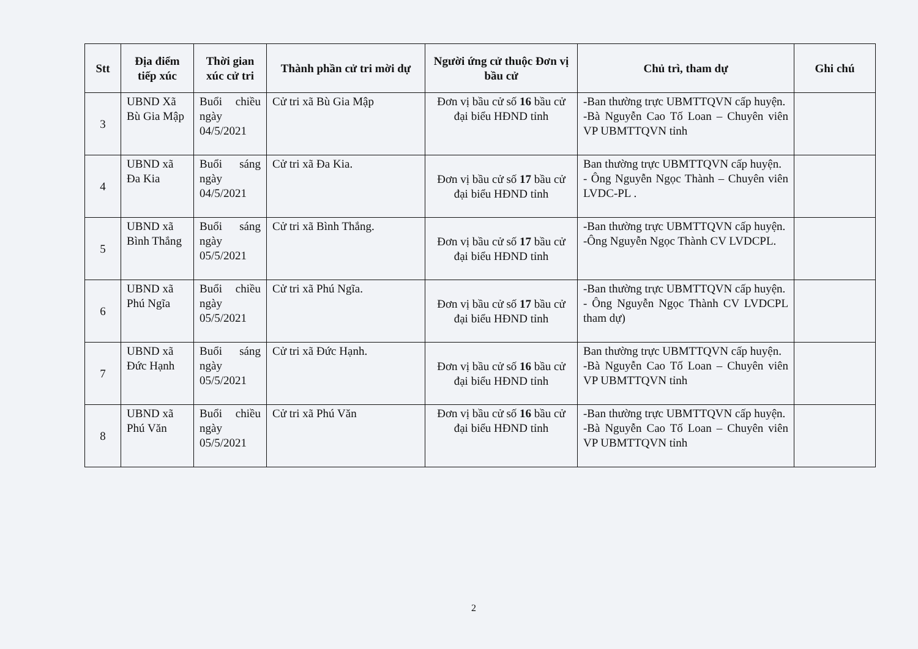| Stt | Địa điểm tiếp xúc | Thời gian xúc cử tri | Thành phần cử tri mời dự | Người ứng cử thuộc Đơn vị bầu cử | Chủ trì, tham dự | Ghi chú |
| --- | --- | --- | --- | --- | --- | --- |
| 3 | UBND Xã Bù Gia Mập | Buổi chiều ngày 04/5/2021 | Cử tri xã Bù Gia Mập | Đơn vị bầu cử số 16 bầu cử đại biểu HĐND tỉnh | -Ban thường trực UBMTTQVN cấp huyện. -Bà Nguyễn Cao Tố Loan – Chuyên viên VP UBMTTQVN tỉnh | |
| 4 | UBND xã Đa Kia | Buổi sáng ngày 04/5/2021 | Cử tri xã Đa Kia. | Đơn vị bầu cử số 17 bầu cử đại biểu HĐND tỉnh | Ban thường trực UBMTTQVN cấp huyện. - Ông Nguyễn Ngọc Thành – Chuyên viên LVDC-PL . | |
| 5 | UBND xã Bình Thắng | Buổi sáng ngày 05/5/2021 | Cử tri xã Bình Thắng. | Đơn vị bầu cử số 17 bầu cử đại biểu HĐND tỉnh | -Ban thường trực UBMTTQVN cấp huyện. -Ông Nguyễn Ngọc Thành CV LVDCPL. | |
| 6 | UBND xã Phú Ngĩa | Buổi chiều ngày 05/5/2021 | Cử tri xã Phú Ngĩa. | Đơn vị bầu cử số 17 bầu cử đại biểu HĐND tỉnh | -Ban thường trực UBMTTQVN cấp huyện. - Ông Nguyễn Ngọc Thành CV LVDCPL tham dự) | |
| 7 | UBND xã Đức Hạnh | Buổi sáng ngày 05/5/2021 | Cử tri xã Đức Hạnh. | Đơn vị bầu cử số 16 bầu cử đại biểu HĐND tỉnh | Ban thường trực UBMTTQVN cấp huyện. -Bà Nguyễn Cao Tố Loan – Chuyên viên VP UBMTTQVN tỉnh | |
| 8 | UBND xã Phú Văn | Buổi chiều ngày 05/5/2021 | Cử tri xã Phú Văn | Đơn vị bầu cử số 16 bầu cử đại biểu HĐND tỉnh | -Ban thường trực UBMTTQVN cấp huyện. -Bà Nguyễn Cao Tố Loan – Chuyên viên VP UBMTTQVN tỉnh | |
2